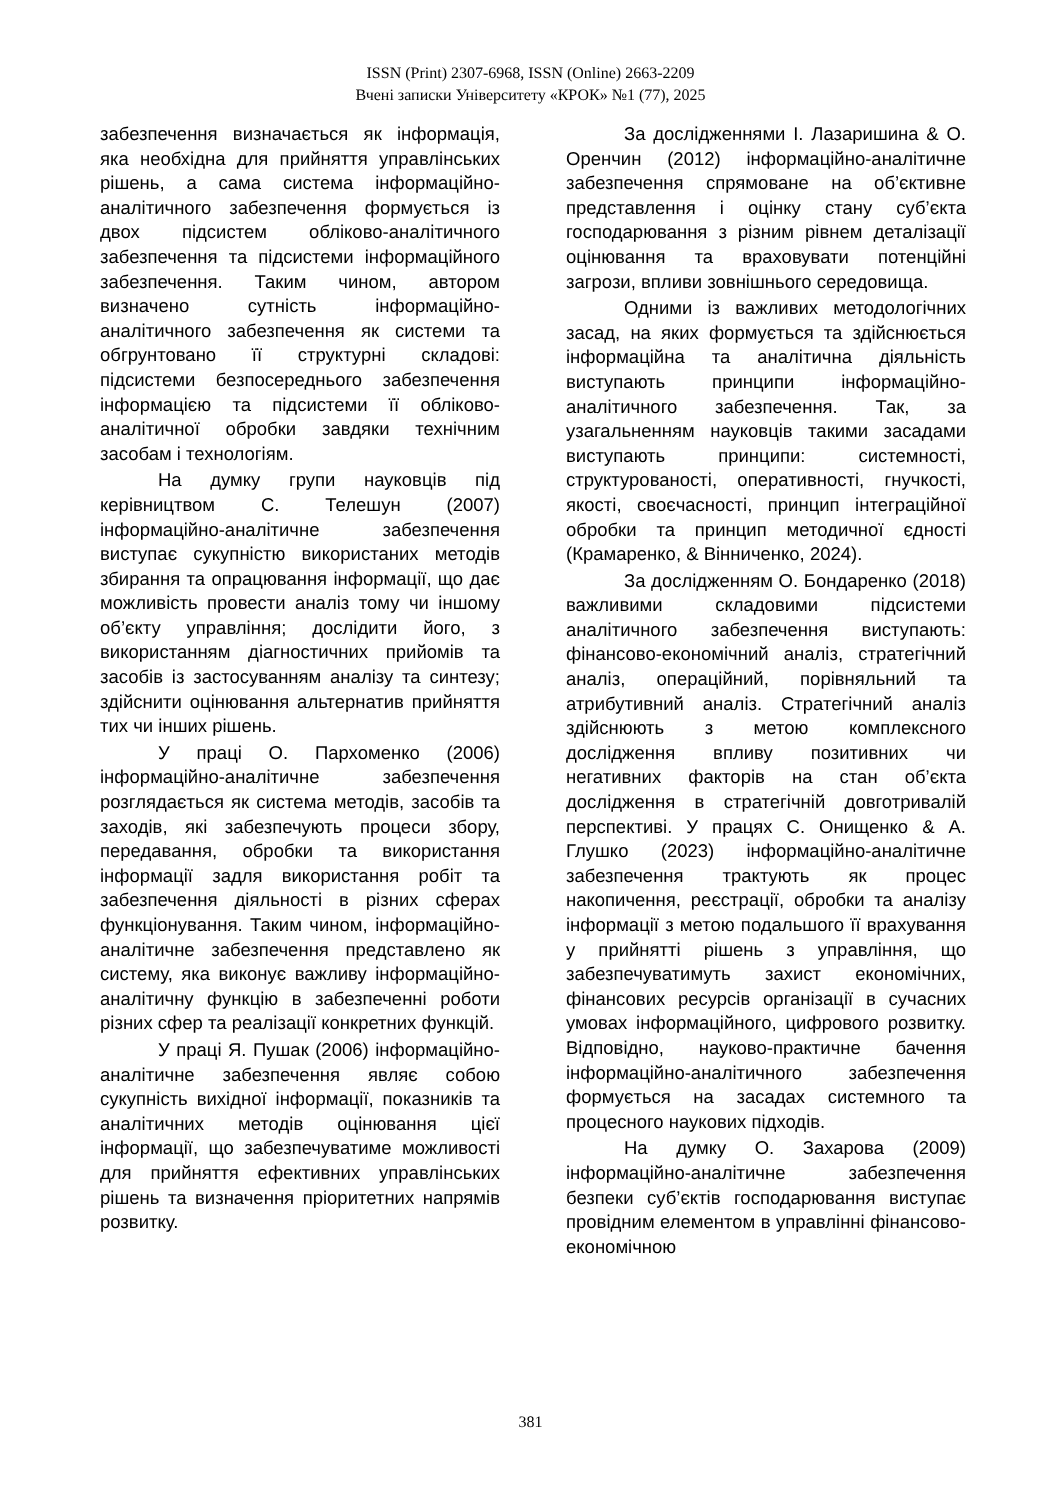ISSN (Print) 2307-6968, ISSN (Online) 2663-2209
Вчені записки Університету «КРОК» №1 (77), 2025
забезпечення визначається як інформація, яка необхідна для прийняття управлінських рішень, а сама система інформаційно-аналітичного забезпечення формується із двох підсистем обліково-аналітичного забезпечення та підсистеми інформаційного забезпечення. Таким чином, автором визначено сутність інформаційно-аналітичного забезпечення як системи та обгрунтовано її структурні складові: підсистеми безпосереднього забезпечення інформацією та підсистеми її обліково-аналітичної обробки завдяки технічним засобам і технологіям.
На думку групи науковців під керівництвом С. Телешун (2007) інформаційно-аналітичне забезпечення виступає сукупністю використаних методів збирання та опрацювання інформації, що дає можливість провести аналіз тому чи іншому об’єкту управління; дослідити його, з використанням діагностичних прийомів та засобів із застосуванням аналізу та синтезу; здійснити оцінювання альтернатив прийняття тих чи інших рішень.
У праці О. Пархоменко (2006) інформаційно-аналітичне забезпечення розглядається як система методів, засобів та заходів, які забезпечують процеси збору, передавання, обробки та використання інформації задля використання робіт та забезпечення діяльності в різних сферах функціонування. Таким чином, інформаційно-аналітичне забезпечення представлено як систему, яка виконує важливу інформаційно-аналітичну функцію в забезпеченні роботи різних сфер та реалізації конкретних функцій.
У праці Я. Пушак (2006) інформаційно-аналітичне забезпечення являє собою сукупність вихідної інформації, показників та аналітичних методів оцінювання цієї інформації, що забезпечуватиме можливості для прийняття ефективних управлінських рішень та визначення пріоритетних напрямів розвитку.
За дослідженнями І. Лазаришина & О. Оренчин (2012) інформаційно-аналітичне забезпечення спрямоване на об’єктивне представлення і оцінку стану суб’єкта господарювання з різним рівнем деталізації оцінювання та враховувати потенційні загрози, впливи зовнішнього середовища.
Одними із важливих методологічних засад, на яких формується та здійснюється інформаційна та аналітична діяльність виступають принципи інформаційно-аналітичного забезпечення. Так, за узагальненням науковців такими засадами виступають принципи: системності, структурованості, оперативності, гнучкості, якості, своєчасності, принцип інтеграційної обробки та принцип методичної єдності (Крамаренко, & Вінниченко, 2024).
За дослідженням О. Бондаренко (2018) важливими складовими підсистеми аналітичного забезпечення виступають: фінансово-економічний аналіз, стратегічний аналіз, операційний, порівняльний та атрибутивний аналіз. Стратегічний аналіз здійснюють з метою комплексного дослідження впливу позитивних чи негативних факторів на стан об’єкта дослідження в стратегічній довготривалій перспективі. У працях С. Онищенко & А. Глушко (2023) інформаційно-аналітичне забезпечення трактують як процес накопичення, реєстрації, обробки та аналізу інформації з метою подальшого її врахування у прийнятті рішень з управління, що забезпечуватимуть захист економічних, фінансових ресурсів організації в сучасних умовах інформаційного, цифрового розвитку. Відповідно, науково-практичне бачення інформаційно-аналітичного забезпечення формується на засадах системного та процесного наукових підходів.
На думку О. Захарова (2009) інформаційно-аналітичне забезпечення безпеки суб’єктів господарювання виступає провідним елементом в управлінні фінансово-економічною
381